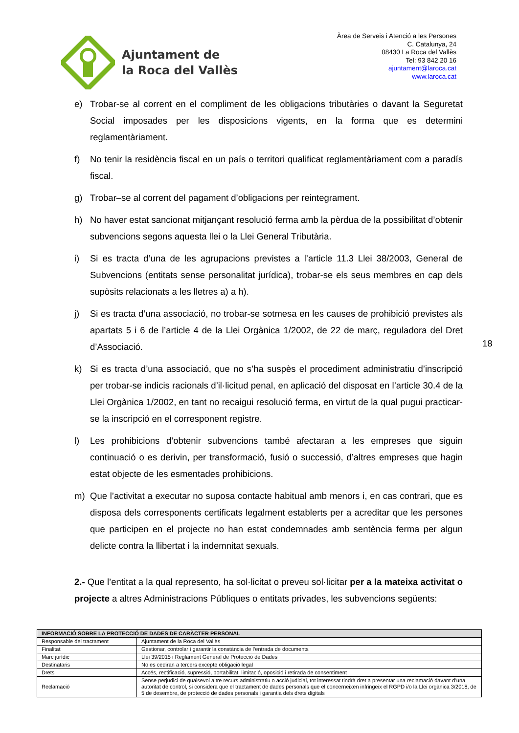Ajuntament de
la Roca del Vallès
Àrea de Serveis i Atenció a les Persones
C. Catalunya, 24
08430 La Roca del Vallès
Tel: 93 842 20 16
ajuntament@laroca.cat
www.laroca.cat
e) Trobar-se al corrent en el compliment de les obligacions tributàries o davant la Seguretat Social imposades per les disposicions vigents, en la forma que es determini reglamentàriament.
f) No tenir la residència fiscal en un país o territori qualificat reglamentàriament com a paradís fiscal.
g) Trobar–se al corrent del pagament d’obligacions per reintegrament.
h) No haver estat sancionat mitjançant resolució ferma amb la pèrdua de la possibilitat d’obtenir subvencions segons aquesta llei o la Llei General Tributària.
i) Si es tracta d’una de les agrupacions previstes a l’article 11.3 Llei 38/2003, General de Subvencions (entitats sense personalitat jurídica), trobar-se els seus membres en cap dels supòsits relacionats a les lletres a) a h).
j) Si es tracta d’una associació, no trobar-se sotmesa en les causes de prohibició previstes als apartats 5 i 6 de l’article 4 de la Llei Orgànica 1/2002, de 22 de març, reguladora del Dret d’Associació.
k) Si es tracta d’una associació, que no s’ha suspès el procediment administratiu d’inscripció per trobar-se indicis racionals d’il·licitud penal, en aplicació del disposat en l’article 30.4 de la Llei Orgànica 1/2002, en tant no recaigui resolució ferma, en virtut de la qual pugui practicar-se la inscripció en el corresponent registre.
l) Les prohibicions d’obtenir subvencions també afectaran a les empreses que siguin continuació o es derivin, per transformació, fusió o successió, d’altres empreses que hagin estat objecte de les esmentades prohibicions.
m) Que l’activitat a executar no suposa contacte habitual amb menors i, en cas contrari, que es disposa dels corresponents certificats legalment establerts per a acreditar que les persones que participen en el projecte no han estat condemnades amb sentència ferma per algun delicte contra la llibertat i la indemnitat sexuals.
2.- Que l’entitat a la qual represento, ha sol·licitat o preveu sol·licitar per a la mateixa activitat o projecte a altres Administracions Públiques o entitats privades, les subvencions següents:
18
| INFORMACIÓ SOBRE LA PROTECCIÓ DE DADES DE CARÀCTER PERSONAL | |
| --- | --- |
| Responsable del tractament | Ajuntament de la Roca del Vallès |
| Finalitat | Gestionar, controlar i garantir la constància de l’entrada de documents |
| Marc jurídic | Llei 39/2015 i Reglament General de Protecció de Dades |
| Destinataris | No es cediran a tercers excepte obligació legal |
| Drets | Accés, rectificació, supressió, portabilitat, limitació, oposició i retirada de consentiment |
| Reclamació | Sense perjudici de qualsevol altre recurs administratiu o acció judicial, tot interessat tindrà dret a presentar una reclamació davant d’una autoritat de control, si considera que el tractament de dades personals que el concerneixen infringeix el RGPD i/o la Llei orgànica 3/2018, de 5 de desembre, de protecció de dades personals i garantia dels drets digitals |